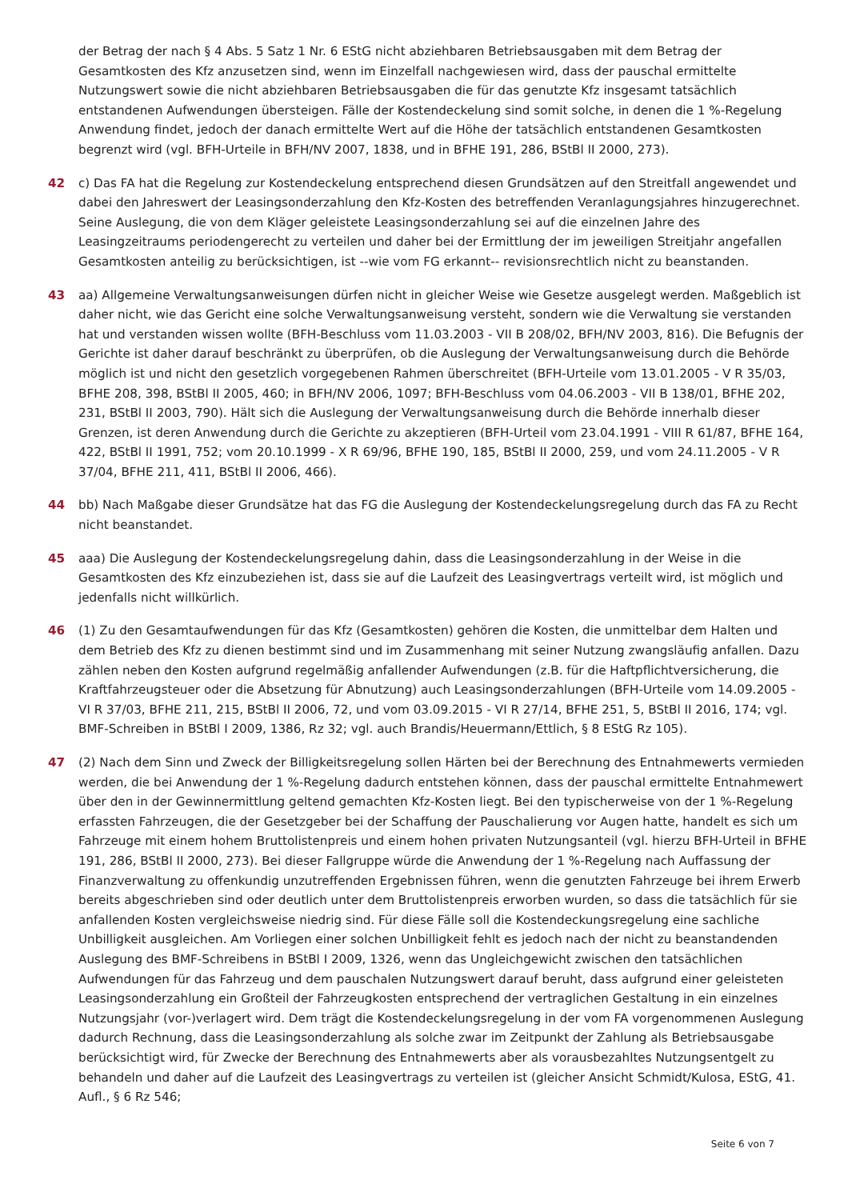der Betrag der nach § 4 Abs. 5 Satz 1 Nr. 6 EStG nicht abziehbaren Betriebsausgaben mit dem Betrag der Gesamtkosten des Kfz anzusetzen sind, wenn im Einzelfall nachgewiesen wird, dass der pauschal ermittelte Nutzungswert sowie die nicht abziehbaren Betriebsausgaben die für das genutzte Kfz insgesamt tatsächlich entstandenen Aufwendungen übersteigen. Fälle der Kostendeckelung sind somit solche, in denen die 1 %-Regelung Anwendung findet, jedoch der danach ermittelte Wert auf die Höhe der tatsächlich entstandenen Gesamtkosten begrenzt wird (vgl. BFH-Urteile in BFH/NV 2007, 1838, und in BFHE 191, 286, BStBl II 2000, 273).
42 c) Das FA hat die Regelung zur Kostendeckelung entsprechend diesen Grundsätzen auf den Streitfall angewendet und dabei den Jahreswert der Leasingsonderzahlung den Kfz-Kosten des betreffenden Veranlagungsjahres hinzugerechnet. Seine Auslegung, die von dem Kläger geleistete Leasingsonderzahlung sei auf die einzelnen Jahre des Leasingzeitraums periodengerecht zu verteilen und daher bei der Ermittlung der im jeweiligen Streitjahr angefallen Gesamtkosten anteilig zu berücksichtigen, ist --wie vom FG erkannt-- revisionsrechtlich nicht zu beanstanden.
43 aa) Allgemeine Verwaltungsanweisungen dürfen nicht in gleicher Weise wie Gesetze ausgelegt werden. Maßgeblich ist daher nicht, wie das Gericht eine solche Verwaltungsanweisung versteht, sondern wie die Verwaltung sie verstanden hat und verstanden wissen wollte (BFH-Beschluss vom 11.03.2003 - VII B 208/02, BFH/NV 2003, 816). Die Befugnis der Gerichte ist daher darauf beschränkt zu überprüfen, ob die Auslegung der Verwaltungsanweisung durch die Behörde möglich ist und nicht den gesetzlich vorgegebenen Rahmen überschreitet (BFH-Urteile vom 13.01.2005 - V R 35/03, BFHE 208, 398, BStBl II 2005, 460; in BFH/NV 2006, 1097; BFH-Beschluss vom 04.06.2003 - VII B 138/01, BFHE 202, 231, BStBl II 2003, 790). Hält sich die Auslegung der Verwaltungsanweisung durch die Behörde innerhalb dieser Grenzen, ist deren Anwendung durch die Gerichte zu akzeptieren (BFH-Urteil vom 23.04.1991 - VIII R 61/87, BFHE 164, 422, BStBl II 1991, 752; vom 20.10.1999 - X R 69/96, BFHE 190, 185, BStBl II 2000, 259, und vom 24.11.2005 - V R 37/04, BFHE 211, 411, BStBl II 2006, 466).
44 bb) Nach Maßgabe dieser Grundsätze hat das FG die Auslegung der Kostendeckelungsregelung durch das FA zu Recht nicht beanstandet.
45 aaa) Die Auslegung der Kostendeckelungsregelung dahin, dass die Leasingsonderzahlung in der Weise in die Gesamtkosten des Kfz einzubeziehen ist, dass sie auf die Laufzeit des Leasingvertrags verteilt wird, ist möglich und jedenfalls nicht willkürlich.
46 (1) Zu den Gesamtaufwendungen für das Kfz (Gesamtkosten) gehören die Kosten, die unmittelbar dem Halten und dem Betrieb des Kfz zu dienen bestimmt sind und im Zusammenhang mit seiner Nutzung zwangsläufig anfallen. Dazu zählen neben den Kosten aufgrund regelmäßig anfallender Aufwendungen (z.B. für die Haftpflichtversicherung, die Kraftfahrzeugsteuer oder die Absetzung für Abnutzung) auch Leasingsonderzahlungen (BFH-Urteile vom 14.09.2005 - VI R 37/03, BFHE 211, 215, BStBl II 2006, 72, und vom 03.09.2015 - VI R 27/14, BFHE 251, 5, BStBl II 2016, 174; vgl. BMF-Schreiben in BStBl I 2009, 1386, Rz 32; vgl. auch Brandis/Heuermann/Ettlich, § 8 EStG Rz 105).
47 (2) Nach dem Sinn und Zweck der Billigkeitsregelung sollen Härten bei der Berechnung des Entnahmewerts vermieden werden, die bei Anwendung der 1 %-Regelung dadurch entstehen können, dass der pauschal ermittelte Entnahmewert über den in der Gewinnermittlung geltend gemachten Kfz-Kosten liegt. Bei den typischerweise von der 1 %-Regelung erfassten Fahrzeugen, die der Gesetzgeber bei der Schaffung der Pauschalierung vor Augen hatte, handelt es sich um Fahrzeuge mit einem hohem Bruttolistenpreis und einem hohen privaten Nutzungsanteil (vgl. hierzu BFH-Urteil in BFHE 191, 286, BStBl II 2000, 273). Bei dieser Fallgruppe würde die Anwendung der 1 %-Regelung nach Auffassung der Finanzverwaltung zu offenkundig unzutreffenden Ergebnissen führen, wenn die genutzten Fahrzeuge bei ihrem Erwerb bereits abgeschrieben sind oder deutlich unter dem Bruttolistenpreis erworben wurden, so dass die tatsächlich für sie anfallenden Kosten vergleichsweise niedrig sind. Für diese Fälle soll die Kostendeckungsregelung eine sachliche Unbilligkeit ausgleichen. Am Vorliegen einer solchen Unbilligkeit fehlt es jedoch nach der nicht zu beanstandenden Auslegung des BMF-Schreibens in BStBl I 2009, 1326, wenn das Ungleichgewicht zwischen den tatsächlichen Aufwendungen für das Fahrzeug und dem pauschalen Nutzungswert darauf beruht, dass aufgrund einer geleisteten Leasingsonderzahlung ein Großteil der Fahrzeugkosten entsprechend der vertraglichen Gestaltung in ein einzelnes Nutzungsjahr (vor-)verlagert wird. Dem trägt die Kostendeckelungsregelung in der vom FA vorgenommenen Auslegung dadurch Rechnung, dass die Leasingsonderzahlung als solche zwar im Zeitpunkt der Zahlung als Betriebsausgabe berücksichtigt wird, für Zwecke der Berechnung des Entnahmewerts aber als vorausbezahltes Nutzungsentgelt zu behandeln und daher auf die Laufzeit des Leasingvertrags zu verteilen ist (gleicher Ansicht Schmidt/Kulosa, EStG, 41. Aufl., § 6 Rz 546;
Seite 6 von 7